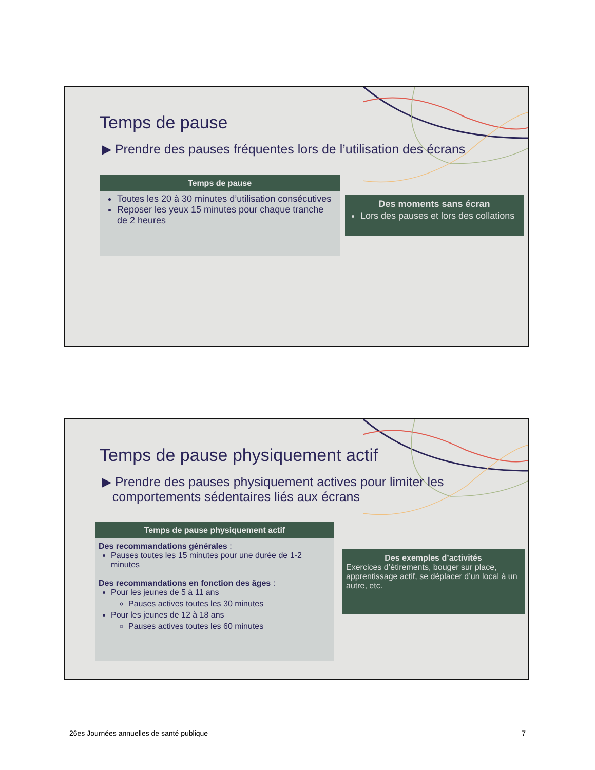Temps de pause
▶ Prendre des pauses fréquentes lors de l’utilisation des écrans
Temps de pause
Toutes les 20 à 30 minutes d’utilisation consécutives
Reposer les yeux 15 minutes pour chaque tranche de 2 heures
Des moments sans écran
Lors des pauses et lors des collations
Temps de pause physiquement actif
▶ Prendre des pauses physiquement actives pour limiter les
comportements sédentaires liés aux écrans
Temps de pause physiquement actif
Des recommandations générales :
Pauses toutes les 15 minutes pour une durée de 1-2 minutes
Des recommandations en fonction des âges :
Pour les jeunes de 5 à 11 ans
Pauses actives toutes les 30 minutes
Pour les jeunes de 12 à 18 ans
Pauses actives toutes les 60 minutes
Des exemples d’activités
Exercices d’étirements, bouger sur place, apprentissage actif, se déplacer d’un local à un autre, etc.
26es Journées annuelles de santé publique 7